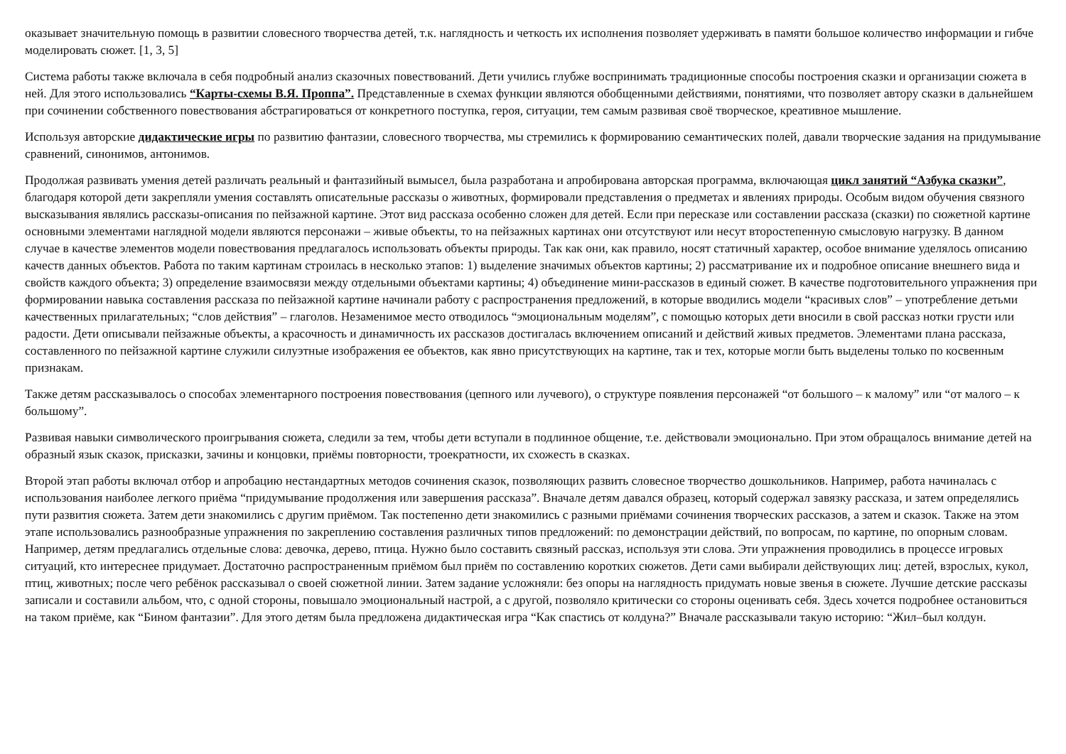оказывает значительную помощь в развитии словесного творчества детей, т.к. наглядность и четкость их исполнения позволяет удерживать в памяти большое количество информации и гибче моделировать сюжет. [1, 3, 5]
Система работы также включала в себя подробный анализ сказочных повествований. Дети учились глубже воспринимать традиционные способы построения сказки и организации сюжета в ней. Для этого использовались “Карты-схемы В.Я. Проппа”. Представленные в схемах функции являются обобщенными действиями, понятиями, что позволяет автору сказки в дальнейшем при сочинении собственного повествования абстрагироваться от конкретного поступка, героя, ситуации, тем самым развивая своё творческое, креативное мышление.
Используя авторские дидактические игры по развитию фантазии, словесного творчества, мы стремились к формированию семантических полей, давали творческие задания на придумывание сравнений, синонимов, антонимов.
Продолжая развивать умения детей различать реальный и фантазийный вымысел, была разработана и апробирована авторская программа, включающая цикл занятий “Азбука сказки”, благодаря которой дети закрепляли умения составлять описательные рассказы о животных, формировали представления о предметах и явлениях природы. Особым видом обучения связного высказывания являлись рассказы-описания по пейзажной картине. Этот вид рассказа особенно сложен для детей. Если при пересказе или составлении рассказа (сказки) по сюжетной картине основными элементами наглядной модели являются персонажи – живые объекты, то на пейзажных картинах они отсутствуют или несут второстепенную смысловую нагрузку. В данном случае в качестве элементов модели повествования предлагалось использовать объекты природы. Так как они, как правило, носят статичный характер, особое внимание уделялось описанию качеств данных объектов. Работа по таким картинам строилась в несколько этапов: 1) выделение значимых объектов картины; 2) рассматривание их и подробное описание внешнего вида и свойств каждого объекта; 3) определение взаимосвязи между отдельными объектами картины; 4) объединение мини-рассказов в единый сюжет. В качестве подготовительного упражнения при формировании навыка составления рассказа по пейзажной картине начинали работу с распространения предложений, в которые вводились модели “красивых слов” – употребление детьми качественных прилагательных; “слов действия” – глаголов. Незаменимое место отводилось “эмоциональным моделям”, с помощью которых дети вносили в свой рассказ нотки грусти или радости. Дети описывали пейзажные объекты, а красочность и динамичность их рассказов достигалась включением описаний и действий живых предметов. Элементами плана рассказа, составленного по пейзажной картине служили силуэтные изображения ее объектов, как явно присутствующих на картине, так и тех, которые могли быть выделены только по косвенным признакам.
Также детям рассказывалось о способах элементарного построения повествования (цепного или лучевого), о структуре появления персонажей “от большого – к малому” или “от малого – к большому”.
Развивая навыки символического проигрывания сюжета, следили за тем, чтобы дети вступали в подлинное общение, т.е. действовали эмоционально. При этом обращалось внимание детей на образный язык сказок, присказки, зачины и концовки, приёмы повторности, троекратности, их схожесть в сказках.
Второй этап работы включал отбор и апробацию нестандартных методов сочинения сказок, позволяющих развить словесное творчество дошкольников. Например, работа начиналась с использования наиболее легкого приёма “придумывание продолжения или завершения рассказа”. Вначале детям давался образец, который содержал завязку рассказа, и затем определялись пути развития сюжета. Затем дети знакомились с другим приёмом. Так постепенно дети знакомились с разными приёмами сочинения творческих рассказов, а затем и сказок. Также на этом этапе использовались разнообразные упражнения по закреплению составления различных типов предложений: по демонстрации действий, по вопросам, по картине, по опорным словам. Например, детям предлагались отдельные слова: девочка, дерево, птица. Нужно было составить связный рассказ, используя эти слова. Эти упражнения проводились в процессе игровых ситуаций, кто интереснее придумает. Достаточно распространенным приёмом был приём по составлению коротких сюжетов. Дети сами выбирали действующих лиц: детей, взрослых, кукол, птиц, животных; после чего ребёнок рассказывал о своей сюжетной линии. Затем задание усложняли: без опоры на наглядность придумать новые звенья в сюжете. Лучшие детские рассказы записали и составили альбом, что, с одной стороны, повышало эмоциональный настрой, а с другой, позволяло критически со стороны оценивать себя. Здесь хочется подробнее остановиться на таком приёме, как “Бином фантазии”. Для этого детям была предложена дидактическая игра “Как спастись от колдуна?” Вначале рассказывали такую историю: “Жил–был колдун.